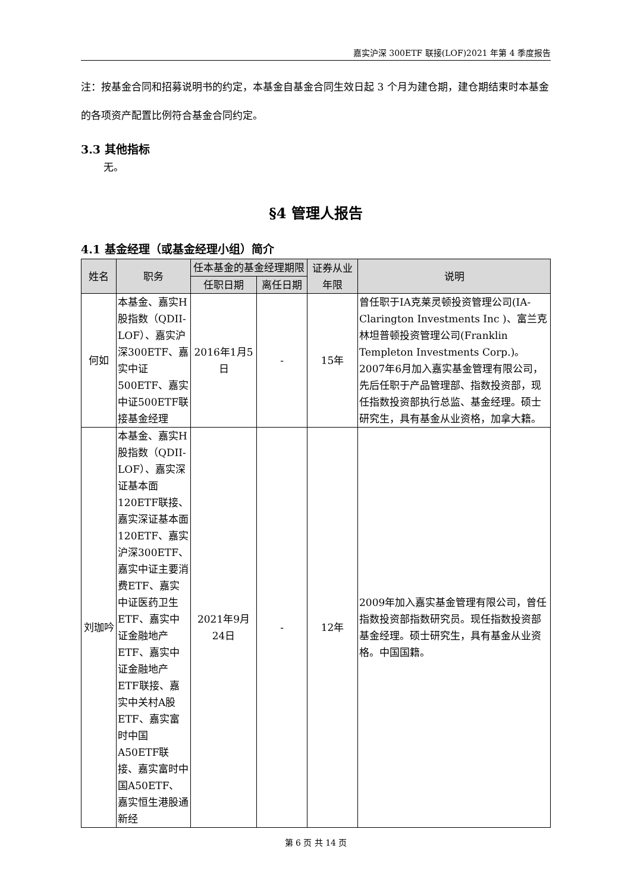嘉实沪深 300ETF 联接(LOF)2021 年第 4 季度报告
注：按基金合同和招募说明书的约定，本基金自基金合同生效日起 3 个月为建仓期，建仓期结束时本基金的各项资产配置比例符合基金合同约定。
3.3 其他指标
无。
§4 管理人报告
4.1 基金经理（或基金经理小组）简介
| 姓名 | 职务 | 任本基金的基金经理期限 | | 证券从业年限 | 说明 |
| --- | --- | --- | --- | --- | --- |
| | | 任职日期 | 离任日期 | | |
| 何如 | 本基金、嘉实H股指数（QDII-LOF）、嘉实沪深300ETF、嘉实中证500ETF、嘉实中证500ETF联接基金经理 | 2016年1月5日 | - | 15年 | 曾任职于IA克莱灵顿投资管理公司(IA-Clarington Investments Inc )、富兰克林坦普顿投资管理公司(Franklin Templeton Investments Corp.)。2007年6月加入嘉实基金管理有限公司，先后任职于产品管理部、指数投资部，现任指数投资部执行总监、基金经理。硕士研究生，具有基金从业资格，加拿大籍。 |
| 刘珈吟 | 本基金、嘉实H股指数（QDII-LOF）、嘉实深证基本面120ETF联接、嘉实深证基本面120ETF、嘉实沪深300ETF、嘉实中证主要消费ETF、嘉实中证医药卫生ETF、嘉实中证金融地产ETF、嘉实中证金融地产ETF联接、嘉实中关村A股ETF、嘉实富时中国A50ETF联接、嘉实富时中国A50ETF、嘉实恒生港股通新经 | 2021年9月24日 | - | 12年 | 2009年加入嘉实基金管理有限公司，曾任指数投资部指数研究员。现任指数投资部基金经理。硕士研究生，具有基金从业资格。中国国籍。 |
第 6 页 共 14 页